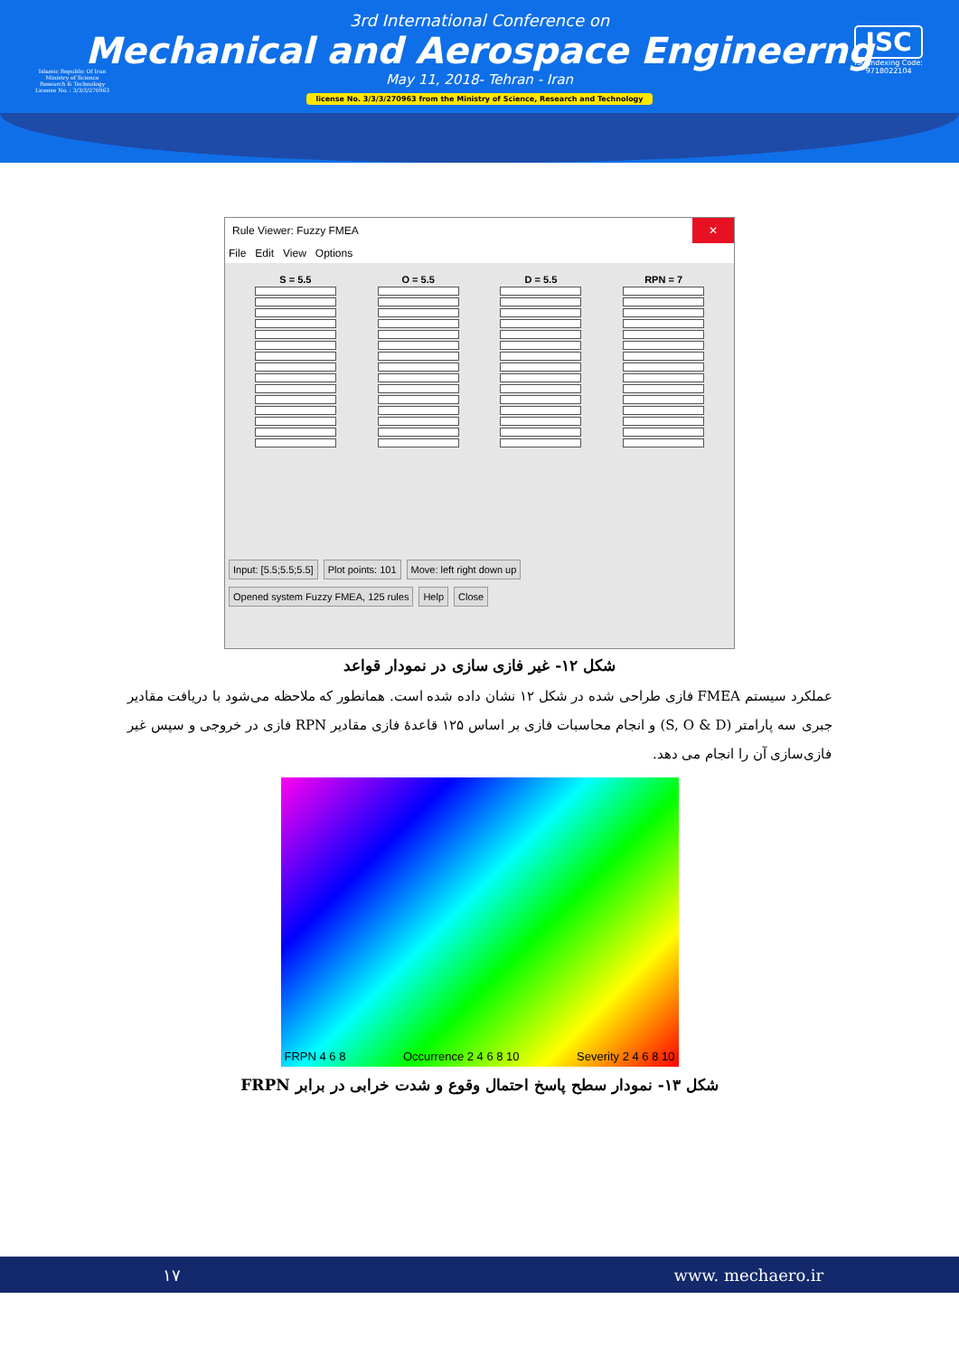Islamic Republic Of Iran
Ministry of Science
Research & Technology
License No. : 3/3/3/270963
3rd International Conference on
Mechanical and Aerospace Engineerng
May 11, 2018- Tehran - Iran
license No. 3/3/3/270963 from the Ministry of Science, Research and Technology
ISC
ISC Indexing Code:
9718022104
Rule Viewer: Fuzzy FMEA ✕
File Edit View Options
S = 5.5 O = 5.5 D = 5.5 RPN = 7
Input: [5.5;5.5;5.5] Plot points: 101 Move: left right down up
Opened system Fuzzy FMEA, 125 rules Help Close
شکل ۱۲- غیر فازی سازی در نمودار قواعد
عملکرد سیستم FMEA فازی طراحی شده در شکل ۱۲ نشان داده شده است. همانطور که ملاحظه می‌شود با دریافت مقادیر جبری سه پارامتر (S, O & D) و انجام محاسبات فازی بر اساس ۱۲۵ قاعدهٔ فازی مقادیر RPN فازی در خروجی و سپس غیر فازی‌سازی آن را انجام می دهد.
FRPN 4 6 8 Occurrence 2 4 6 8 10 Severity 2 4 6 8 10
شکل ۱۳- نمودار سطح پاسخ احتمال وقوع و شدت خرابی در برابر FRPN
۱۷ www. mechaero.ir